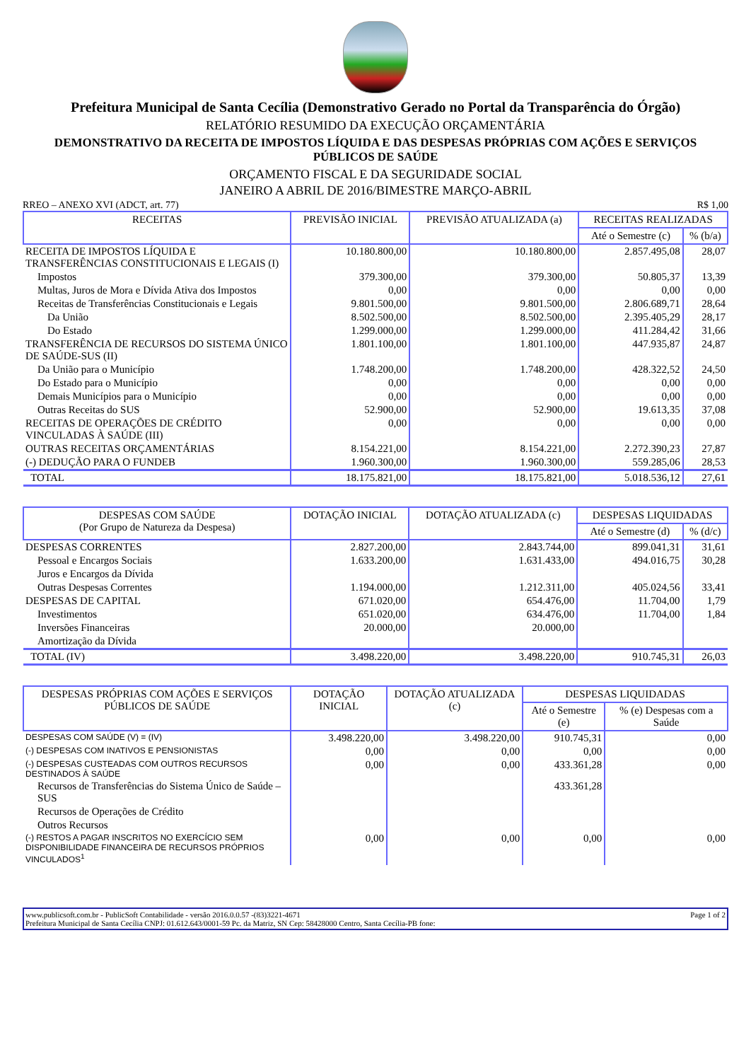Prefeitura Municipal de Santa Cecília (Demonstrativo Gerado no Portal da Transparência do Órgão)
RELATÓRIO RESUMIDO DA EXECUÇÃO ORÇAMENTÁRIA
DEMONSTRATIVO DA RECEITA DE IMPOSTOS LÍQUIDA E DAS DESPESAS PRÓPRIAS COM AÇÕES E SERVIÇOS PÚBLICOS DE SAÚDE
ORÇAMENTO FISCAL E DA SEGURIDADE SOCIAL
JANEIRO A ABRIL DE 2016/BIMESTRE MARÇO-ABRIL
RREO – ANEXO XVI (ADCT, art. 77) R$ 1,00
| RECEITAS | PREVISÃO INICIAL | PREVISÃO ATUALIZADA (a) | RECEITAS REALIZADAS | |
| --- | --- | --- | --- | --- |
| | | | Até o Semestre (c) | % (b/a) |
| RECEITA DE IMPOSTOS LÍQUIDA E TRANSFERÊNCIAS CONSTITUCIONAIS E LEGAIS (I) | 10.180.800,00 | 10.180.800,00 | 2.857.495,08 | 28,07 |
| Impostos | 379.300,00 | 379.300,00 | 50.805,37 | 13,39 |
| Multas, Juros de Mora e Dívida Ativa dos Impostos | 0,00 | 0,00 | 0,00 | 0,00 |
| Receitas de Transferências Constitucionais e Legais | 9.801.500,00 | 9.801.500,00 | 2.806.689,71 | 28,64 |
| Da União | 8.502.500,00 | 8.502.500,00 | 2.395.405,29 | 28,17 |
| Do Estado | 1.299.000,00 | 1.299.000,00 | 411.284,42 | 31,66 |
| TRANSFERÊNCIA DE RECURSOS DO SISTEMA ÚNICO DE SAÚDE-SUS (II) | 1.801.100,00 | 1.801.100,00 | 447.935,87 | 24,87 |
| Da União para o Município | 1.748.200,00 | 1.748.200,00 | 428.322,52 | 24,50 |
| Do Estado para o Município | 0,00 | 0,00 | 0,00 | 0,00 |
| Demais Municípios para o Município | 0,00 | 0,00 | 0,00 | 0,00 |
| Outras Receitas do SUS | 52.900,00 | 52.900,00 | 19.613,35 | 37,08 |
| RECEITAS DE OPERAÇÕES DE CRÉDITO VINCULADAS À SAÚDE (III) | 0,00 | 0,00 | 0,00 | 0,00 |
| OUTRAS RECEITAS ORÇAMENTÁRIAS | 8.154.221,00 | 8.154.221,00 | 2.272.390,23 | 27,87 |
| (-) DEDUÇÃO PARA O FUNDEB | 1.960.300,00 | 1.960.300,00 | 559.285,06 | 28,53 |
| TOTAL | 18.175.821,00 | 18.175.821,00 | 5.018.536,12 | 27,61 |
| DESPESAS COM SAÚDE (Por Grupo de Natureza da Despesa) | DOTAÇÃO INICIAL | DOTAÇÃO ATUALIZADA (c) | DESPESAS LIQUIDADAS | |
| --- | --- | --- | --- | --- |
| | | | Até o Semestre (d) | % (d/c) |
| DESPESAS CORRENTES | 2.827.200,00 | 2.843.744,00 | 899.041,31 | 31,61 |
| Pessoal e Encargos Sociais | 1.633.200,00 | 1.631.433,00 | 494.016,75 | 30,28 |
| Juros e Encargos da Dívida | | | | |
| Outras Despesas Correntes | 1.194.000,00 | 1.212.311,00 | 405.024,56 | 33,41 |
| DESPESAS DE CAPITAL | 671.020,00 | 654.476,00 | 11.704,00 | 1,79 |
| Investimentos | 651.020,00 | 634.476,00 | 11.704,00 | 1,84 |
| Inversões Financeiras | 20.000,00 | 20.000,00 | | |
| Amortização da Dívida | | | | |
| TOTAL (IV) | 3.498.220,00 | 3.498.220,00 | 910.745,31 | 26,03 |
| DESPESAS PRÓPRIAS COM AÇÕES E SERVIÇOS PÚBLICOS DE SAÚDE | DOTAÇÃO INICIAL | DOTAÇÃO ATUALIZADA (c) | DESPESAS LIQUIDADAS | |
| --- | --- | --- | --- | --- |
| | | | Até o Semestre (e) | % (e) Despesas com a Saúde |
| DESPESAS COM SAÚDE (V) = (IV) | 3.498.220,00 | 3.498.220,00 | 910.745,31 | 0,00 |
| (-) DESPESAS COM INATIVOS E PENSIONISTAS | 0,00 | 0,00 | 0,00 | 0,00 |
| (-) DESPESAS CUSTEADAS COM OUTROS RECURSOS DESTINADOS À SAÚDE | 0,00 | 0,00 | 433.361,28 | 0,00 |
| Recursos de Transferências do Sistema Único de Saúde – SUS | | | 433.361,28 | |
| Recursos de Operações de Crédito | | | | |
| Outros Recursos | | | | |
| (-) RESTOS A PAGAR INSCRITOS NO EXERCÍCIO SEM DISPONIBILIDADE FINANCEIRA DE RECURSOS PRÓPRIOS VINCULADOS<sup>1</sup> | 0,00 | 0,00 | 0,00 | 0,00 |
www.publicsoft.com.br - PublicSoft Contabilidade - versão 2016.0.0.57 -(83)3221-4671 Page 1 of 2
Prefeitura Municipal de Santa Cecília CNPJ: 01.612.643/0001-59 Pc. da Matriz, SN Cep: 58428000 Centro, Santa Cecília-PB fone: